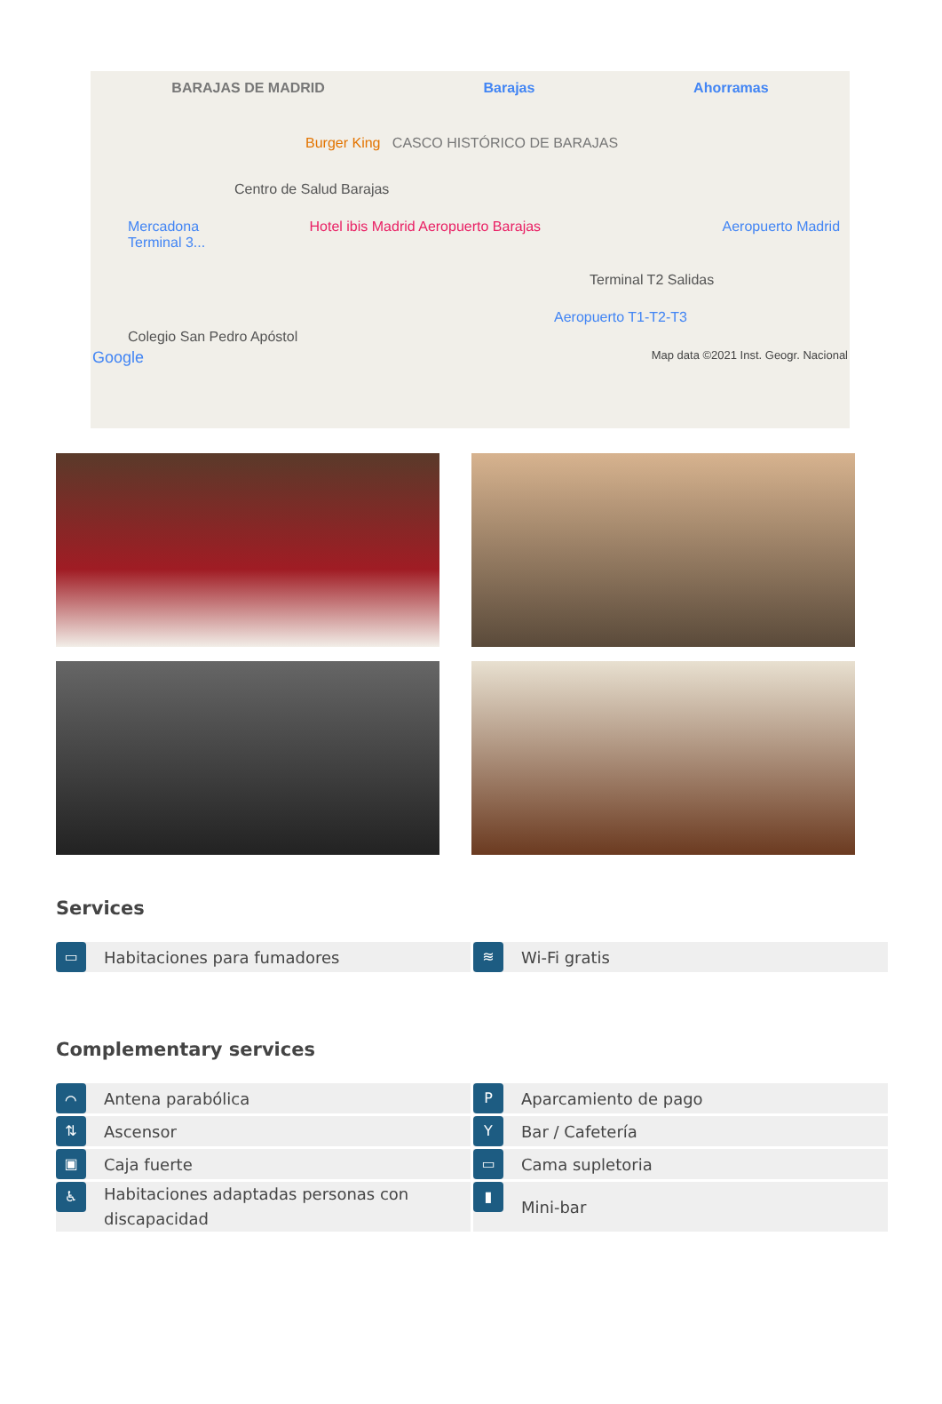BARAJAS DE MADRID Barajas Ahorramas
Burger King CASCO HISTÓRICO DE BARAJAS
Centro de Salud Barajas
Mercadona Hotel ibis Madrid Aeropuerto Barajas Aeropuerto Madrid Terminal 3...
Terminal T2 Salidas
Aeropuerto T1-T2-T3
Colegio San Pedro Apóstol
Google Map data ©2021 Inst. Geogr. Nacional
Services
▭ Habitaciones para fumadores
≋ Wi-Fi gratis
Complementary services
⌒ Antena parabólica
P Aparcamiento de pago
⇅ Ascensor
Y Bar / Cafetería
▣ Caja fuerte
▭ Cama supletoria
♿ Habitaciones adaptadas personas con discapacidad
▮ Mini-bar